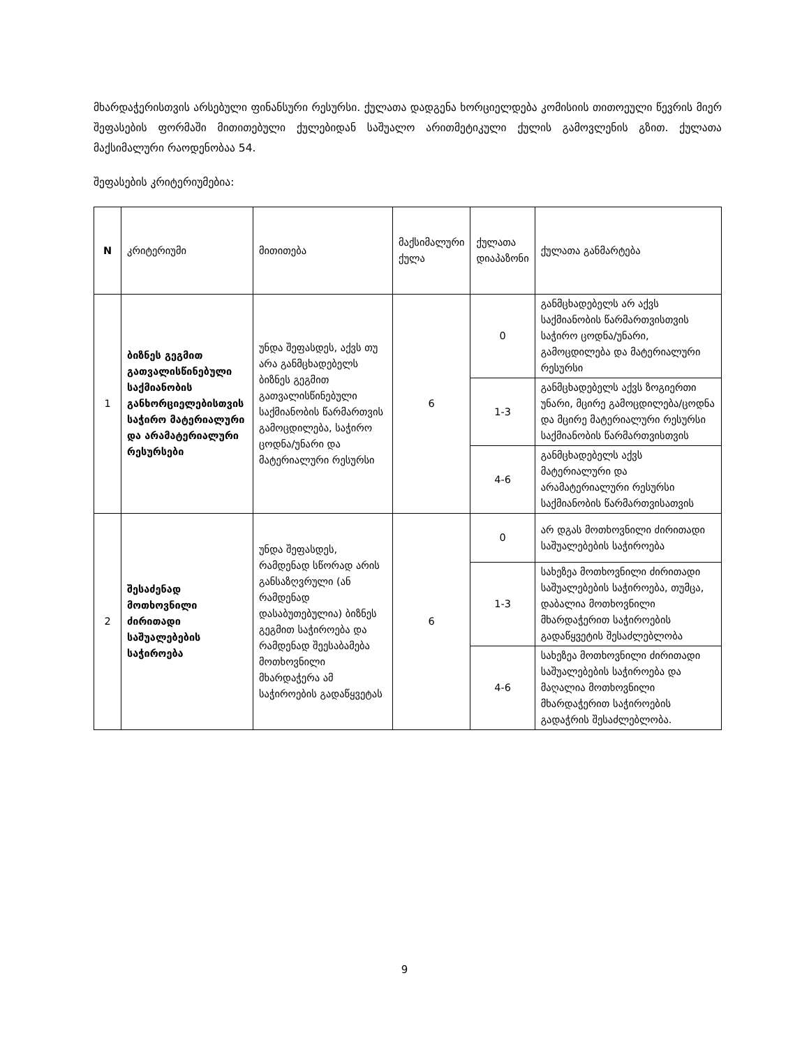მხარდაჭერისთვის არსებული ფინანსური რესურსი. ქულათა დადგენა ხორციელდება კომისიის თითოეული წევრის მიერ შეფასების ფორმაში მითითებული ქულებიდან საშუალო არითმეტიკული ქულის გამოვლენის გზით. ქულათა მაქსიმალური რაოდენობაა 54.
შეფასების კრიტერიუმებია:
| N | კრიტერიუმი | მითითება | მაქსიმალური ქულა | ქულათა დიაპაზონი | ქულათა განმარტება |
| --- | --- | --- | --- | --- | --- |
| 1 | ბიზნეს გეგმით გათვალისწინებული საქმიანობის განხორციელებისთვის საჭირო მატერიალური და არამატერიალური რესურსები | უნდა შეფასდეს, აქვს თუ არა განმცხადებელს ბიზნეს გეგმით გათვალისწინებული საქმიანობის წარმართვის გამოცდილება, საჭირო ცოდნა/უნარი და მატერიალური რესურსი | 6 | 0 | განმცხადებელს არ აქვს საქმიანობის წარმართვისთვის საჭირო ცოდნა/უნარი, გამოცდილება და მატერიალური რესურსი |
| | | | | 1-3 | განმცხადებელს აქვს ზოგიერთი უნარი, მცირე გამოცდილება/ცოდნა და მცირე მატერიალური რესურსი საქმიანობის წარმართვისთვის |
| | | | | 4-6 | განმცხადებელს აქვს მატერიალური და არამატერიალური რესურსი საქმიანობის წარმართვისათვის |
| 2 | შესაძენად მოთხოვნილი ძირითადი საშუალებების საჭიროება | უნდა შეფასდეს, რამდენად სწორად არის განსაზღვრული (ან რამდენად დასაბუთებულია) ბიზნეს გეგმით საჭიროება და რამდენად შეესაბამება მოთხოვნილი მხარდაჭერა ამ საჭიროების გადაწყვეტას | 6 | 0 | არ დგას მოთხოვნილი ძირითადი საშუალებების საჭიროება |
| | | | | 1-3 | სახეზეა მოთხოვნილი ძირითადი საშუალებების საჭიროება, თუმცა, დაბალია მოთხოვნილი მხარდაჭერით საჭიროების გადაწყვეტის შესაძლებლობა |
| | | | | 4-6 | სახეზეა მოთხოვნილი ძირითადი საშუალებების საჭიროება და მაღალია მოთხოვნილი მხარდაჭერით საჭიროების გადაჭრის შესაძლებლობა. |
9